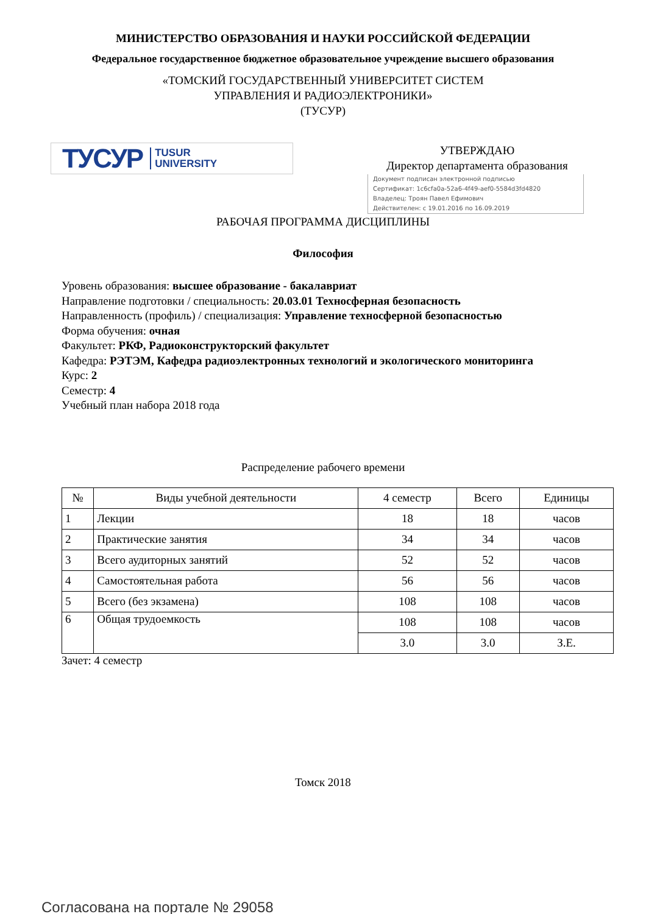МИНИСТЕРСТВО ОБРАЗОВАНИЯ И НАУКИ РОССИЙСКОЙ ФЕДЕРАЦИИ
Федеральное государственное бюджетное образовательное учреждение высшего образования
«ТОМСКИЙ ГОСУДАРСТВЕННЫЙ УНИВЕРСИТЕТ СИСТЕМ
УПРАВЛЕНИЯ И РАДИОЭЛЕКТРОНИКИ»
(ТУСУР)
ТУСУР TUSUR
UNIVERSITY
УТВЕРЖДАЮ
Директор департамента образования
Документ подписан электронной подписью
Сертификат: 1c6cfa0a-52a6-4f49-aef0-5584d3fd4820
Владелец: Троян Павел Ефимович
Действителен: с 19.01.2016 по 16.09.2019
РАБОЧАЯ ПРОГРАММА ДИСЦИПЛИНЫ
Философия
Уровень образования: высшее образование - бакалавриат
Направление подготовки / специальность: 20.03.01 Техносферная безопасность
Направленность (профиль) / специализация: Управление техносферной безопасностью
Форма обучения: очная
Факультет: РКФ, Радиоконструкторский факультет
Кафедра: РЭТЭМ, Кафедра радиоэлектронных технологий и экологического мониторинга
Курс: 2
Семестр: 4
Учебный план набора 2018 года
Распределение рабочего времени
| № | Виды учебной деятельности | 4 семестр | Всего | Единицы |
| --- | --- | --- | --- | --- |
| 1 | Лекции | 18 | 18 | часов |
| 2 | Практические занятия | 34 | 34 | часов |
| 3 | Всего аудиторных занятий | 52 | 52 | часов |
| 4 | Самостоятельная работа | 56 | 56 | часов |
| 5 | Всего (без экзамена) | 108 | 108 | часов |
| 6 | Общая трудоемкость | 108 | 108 | часов |
| | | 3.0 | 3.0 | З.Е. |
Зачет: 4 семестр
Томск 2018
Согласована на портале № 29058